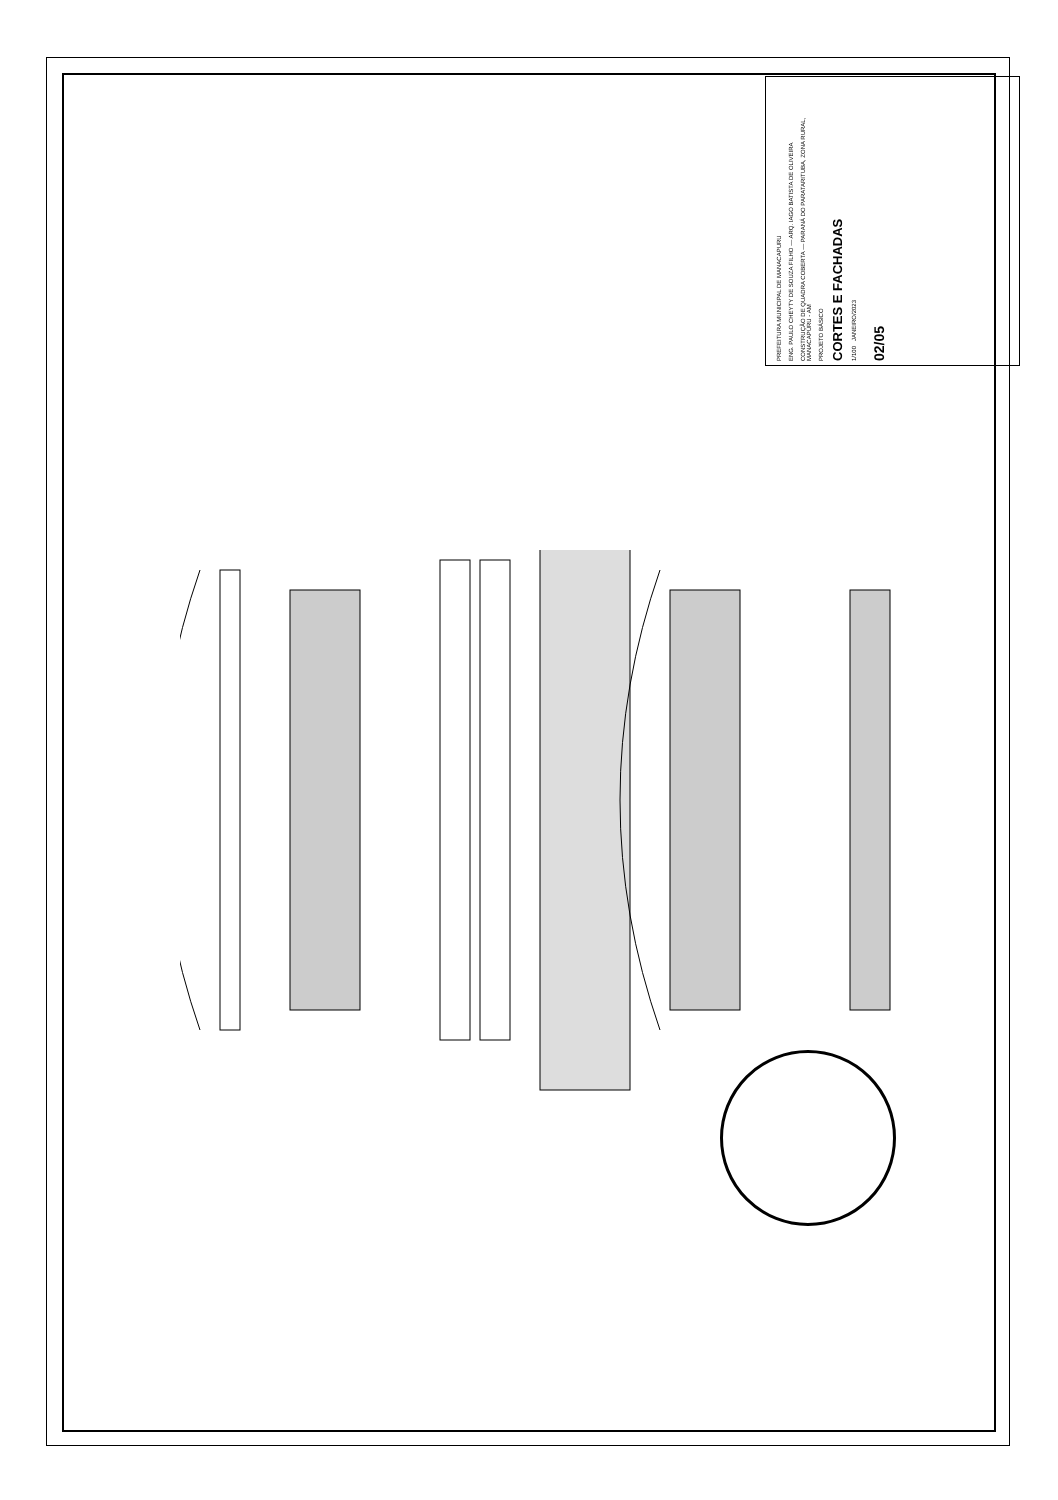PREFEITURA MUNICIPAL DE MANACAPURU
ENG. PAULO CHEYTY DE SOUZA FILHO — ARQ. IAGO BATISTA DE OLIVEIRA
CONSTRUÇÃO DE QUADRA COBERTA — PARANÁ DO PARATARITUBA, ZONA RURAL, MANACAPURU - AM
PROJETO BÁSICO
CORTES E FACHADAS
1/100 JANEIRO/2023
02/05